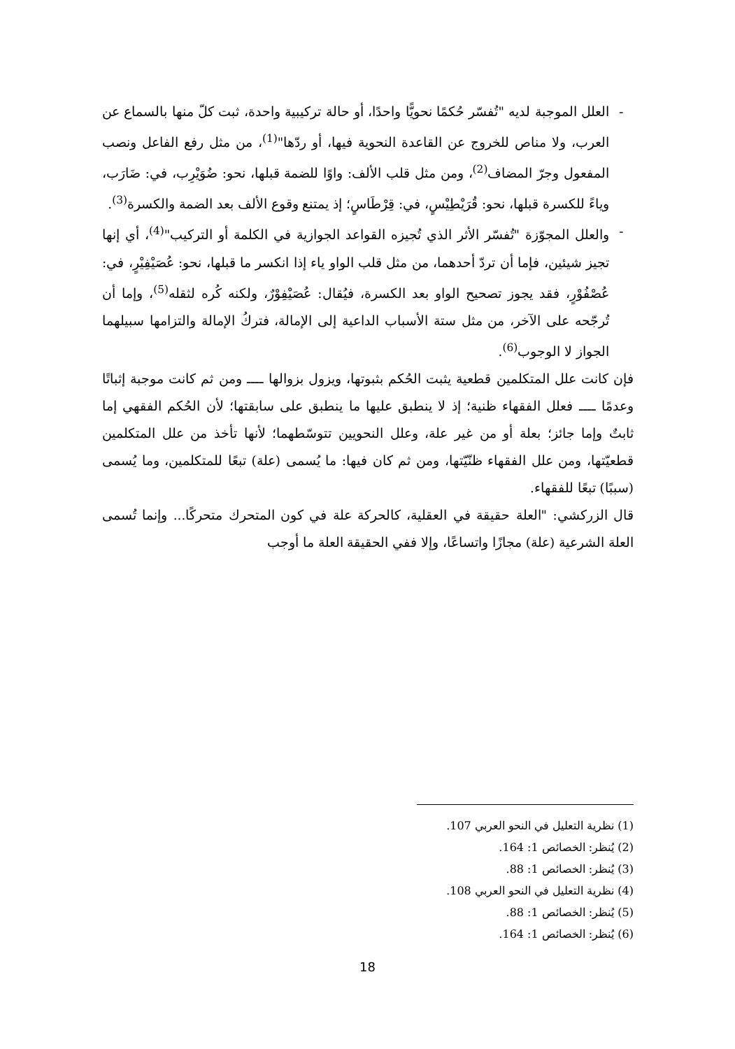- العلل الموجبة لديه "تُفسّر حُكمًا نحويًّا واحدًا، أو حالة تركيبية واحدة، ثبت كلّ منها بالسماع عن العرب، ولا مناص للخروج عن القاعدة النحوية فيها، أو ردّها"<sup>(1)</sup>، من مثل رفع الفاعل ونصب المفعول وجرّ المضاف<sup>(2)</sup>، ومن مثل قلب الألف: واوًا للضمة قبلها، نحو: ضُوَيْرِب، في: ضَارَب، وياءً للكسرة قبلها، نحو: قُرَيْطِيْسٍ، في: قِرْطَاسٍ؛ إذ يمتنع وقوع الألف بعد الضمة والكسرة<sup>(3)</sup>.
- والعلل المجوّزة "تُفسّر الأثر الذي تُجيزه القواعد الجوازية في الكلمة أو التركيب"<sup>(4)</sup>، أي إنها تجيز شيئين، فإما أن تردّ أحدهما، من مثل قلب الواو ياء إذا انكسر ما قبلها، نحو: عُصَيْفِيْرٍ، في: عُصْفُوْرٍ، فقد يجوز تصحيح الواو بعد الكسرة، فيُقال: عُصَيْفِوْرٌ، ولكنه كُره لثقله<sup>(5)</sup>، وإما أن تُرجّحه على الآخر، من مثل ستة الأسباب الداعية إلى الإمالة، فتركُ الإمالة والتزامها سبيلهما الجواز لا الوجوب<sup>(6)</sup>.
فإن كانت علل المتكلمين قطعية يثبت الحُكم بثبوتها، ويزول بزوالها ــــ ومن ثم كانت موجبة إثباتًا وعدمًا ــــ فعلل الفقهاء ظنية؛ إذ لا ينطبق عليها ما ينطبق على سابقتها؛ لأن الحُكم الفقهي إما ثابتٌ وإما جائز؛ بعلة أو من غير علة، وعلل النحويين تتوسّطهما؛ لأنها تأخذ من علل المتكلمين قطعيّتها، ومن علل الفقهاء ظنّيّتها، ومن ثم كان فيها: ما يُسمى (علة) تبعًا للمتكلمين، وما يُسمى (سببًا) تبعًا للفقهاء.
قال الزركشي: "العلة حقيقة في العقلية، كالحركة علة في كون المتحرك متحركًا... وإنما تُسمى العلة الشرعية (علة) مجازًا واتساعًا، وإلا ففي الحقيقة العلة ما أوجب
(1) نظرية التعليل في النحو العربي 107.
(2) يُنظر: الخصائص 1: 164.
(3) يُنظر: الخصائص 1: 88.
(4) نظرية التعليل في النحو العربي 108.
(5) يُنظر: الخصائص 1: 88.
(6) يُنظر: الخصائص 1: 164.
18